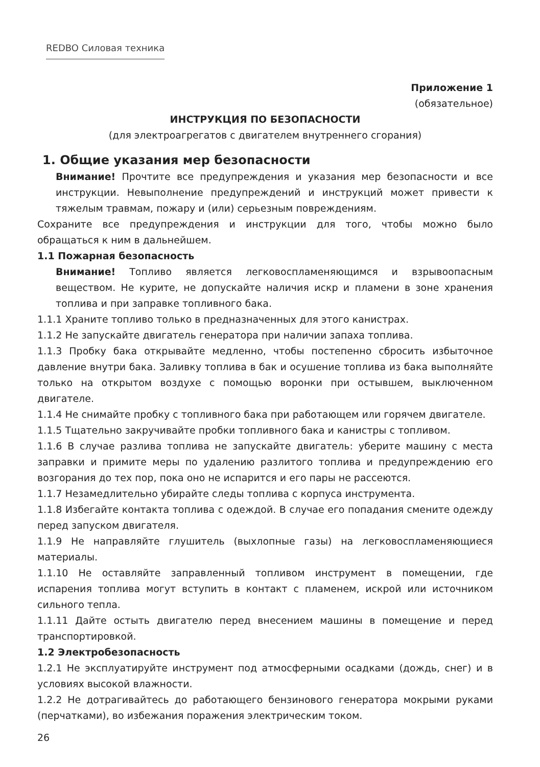REDBO Силовая техника
Приложение 1
(обязательное)
ИНСТРУКЦИЯ ПО БЕЗОПАСНОСТИ
(для электроагрегатов с двигателем внутреннего сгорания)
1. Общие указания мер безопасности
Внимание! Прочтите все предупреждения и указания мер безопасности и все инструкции. Невыполнение предупреждений и инструкций может привести к тяжелым травмам, пожару и (или) серьезным повреждениям.
Сохраните все предупреждения и инструкции для того, чтобы можно было обращаться к ним в дальнейшем.
1.1 Пожарная безопасность
Внимание! Топливо является легковоспламеняющимся и взрывоопасным веществом. Не курите, не допускайте наличия искр и пламени в зоне хранения топлива и при заправке топливного бака.
1.1.1 Храните топливо только в предназначенных для этого канистрах.
1.1.2 Не запускайте двигатель генератора при наличии запаха топлива.
1.1.3 Пробку бака открывайте медленно, чтобы постепенно сбросить избыточное давление внутри бака. Заливку топлива в бак и осушение топлива из бака выполняйте только на открытом воздухе с помощью воронки при остывшем, выключенном двигателе.
1.1.4 Не снимайте пробку с топливного бака при работающем или горячем двигателе.
1.1.5 Тщательно закручивайте пробки топливного бака и канистры с топливом.
1.1.6 В случае разлива топлива не запускайте двигатель: уберите машину с места заправки и примите меры по удалению разлитого топлива и предупреждению его возгорания до тех пор, пока оно не испарится и его пары не рассеются.
1.1.7 Незамедлительно убирайте следы топлива с корпуса инструмента.
1.1.8 Избегайте контакта топлива с одеждой. В случае его попадания смените одежду перед запуском двигателя.
1.1.9 Не направляйте глушитель (выхлопные газы) на легковоспламеняющиеся материалы.
1.1.10 Не оставляйте заправленный топливом инструмент в помещении, где испарения топлива могут вступить в контакт с пламенем, искрой или источником сильного тепла.
1.1.11 Дайте остыть двигателю перед внесением машины в помещение и перед транспортировкой.
1.2 Электробезопасность
1.2.1 Не эксплуатируйте инструмент под атмосферными осадками (дождь, снег) и в условиях высокой влажности.
1.2.2 Не дотрагивайтесь до работающего бензинового генератора мокрыми руками (перчатками), во избежания поражения электрическим током.
26